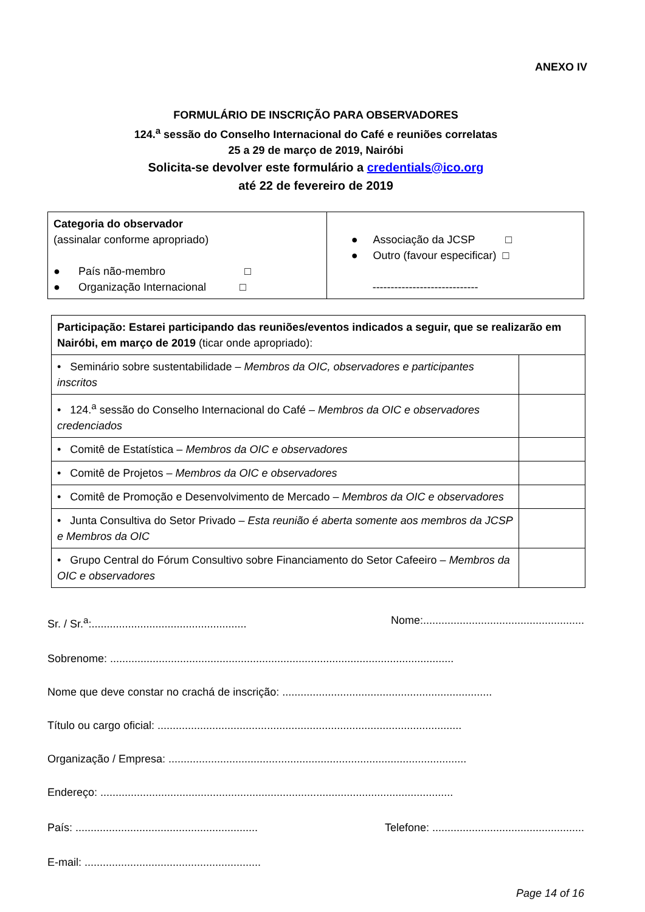ANEXO IV
FORMULÁRIO DE INSCRIÇÃO PARA OBSERVADORES
124.<sup>a</sup> sessão do Conselho Internacional do Café e reuniões correlatas
25 a 29 de março de 2019, Nairóbi
Solicita-se devolver este formulário a credentials@ico.org
até 22 de fevereiro de 2019
| Categoria do observador (assinalar conforme apropriado) ● País não-membro □ ● Organização Internacional □ | ● Associação da JCSP □ ● Outro (favour especificar) □ ----------------------------- |
| Participação: Estarei participando das reuniões/eventos indicados a seguir, que se realizarão em Nairóbi, em março de 2019 (ticar onde apropriado): | |
| • Seminário sobre sustentabilidade – Membros da OIC, observadores e participantes inscritos | |
| • 124.<sup>a</sup> sessão do Conselho Internacional do Café – Membros da OIC e observadores credenciados | |
| • Comitê de Estatística – Membros da OIC e observadores | |
| • Comitê de Projetos – Membros da OIC e observadores | |
| • Comitê de Promoção e Desenvolvimento de Mercado – Membros da OIC e observadores | |
| • Junta Consultiva do Setor Privado – Esta reunião é aberta somente aos membros da JCSP e Membros da OIC | |
| • Grupo Central do Fórum Consultivo sobre Financiamento do Setor Cafeeiro – Membros da OIC e observadores | |
Sr. / Sr.<sup>a</sup>:................................................... Nome:.....................................................
Sobrenome: .................................................................................................................
Nome que deve constar no crachá de inscrição: .....................................................................
Título ou cargo oficial: ....................................................................................................
Organização / Empresa: ..................................................................................................
Endereço: ....................................................................................................................
País: ............................................................ Telefone: ..................................................
E-mail: ..........................................................
Page 14 of 16